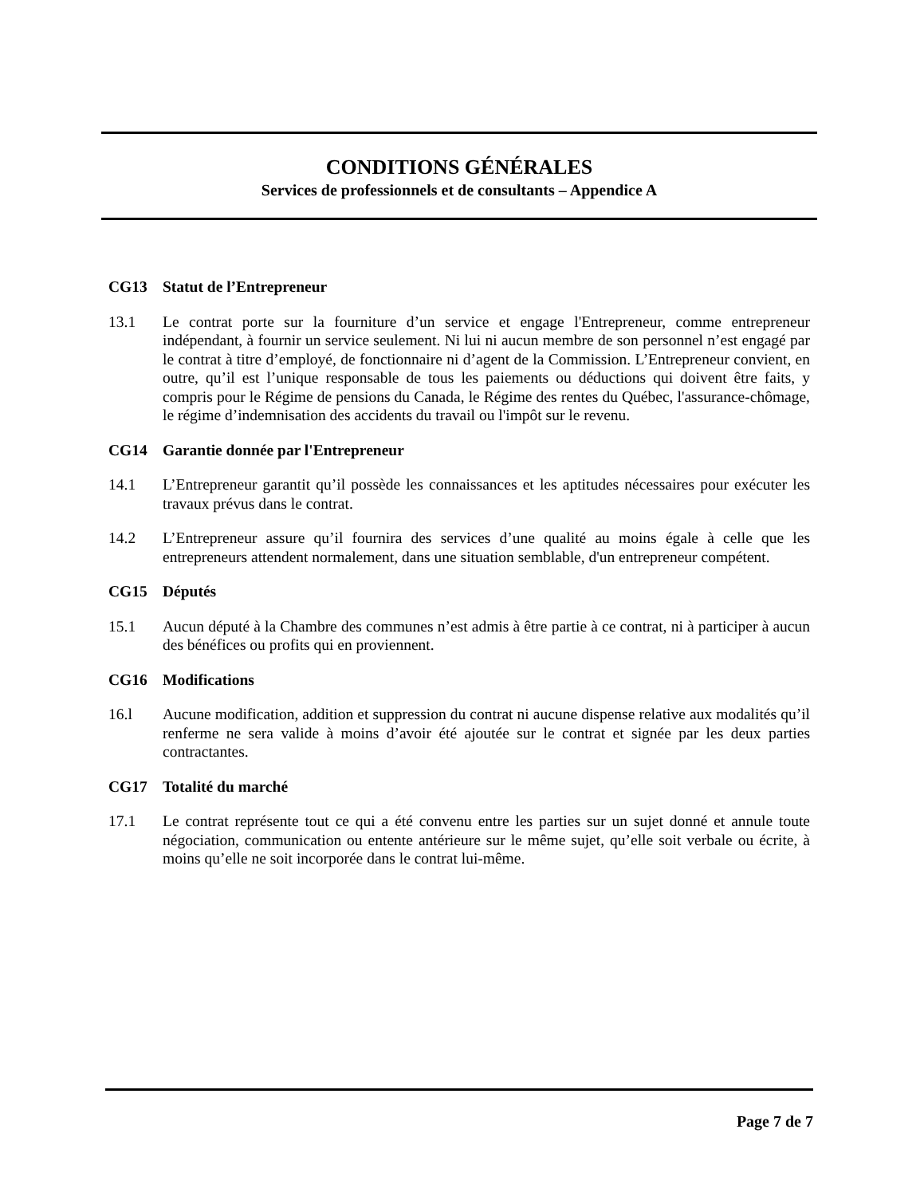CONDITIONS GÉNÉRALES
Services de professionnels et de consultants – Appendice A
CG13 Statut de l’Entrepreneur
13.1 Le contrat porte sur la fourniture d’un service et engage l'Entrepreneur, comme entrepreneur indépendant, à fournir un service seulement. Ni lui ni aucun membre de son personnel n’est engagé par le contrat à titre d’employé, de fonctionnaire ni d’agent de la Commission. L’Entrepreneur convient, en outre, qu’il est l’unique responsable de tous les paiements ou déductions qui doivent être faits, y compris pour le Régime de pensions du Canada, le Régime des rentes du Québec, l'assurance-chômage, le régime d’indemnisation des accidents du travail ou l'impôt sur le revenu.
CG14 Garantie donnée par l'Entrepreneur
14.1 L’Entrepreneur garantit qu’il possède les connaissances et les aptitudes nécessaires pour exécuter les travaux prévus dans le contrat.
14.2 L’Entrepreneur assure qu’il fournira des services d’une qualité au moins égale à celle que les entrepreneurs attendent normalement, dans une situation semblable, d'un entrepreneur compétent.
CG15 Députés
15.1 Aucun député à la Chambre des communes n’est admis à être partie à ce contrat, ni à participer à aucun des bénéfices ou profits qui en proviennent.
CG16 Modifications
16.l Aucune modification, addition et suppression du contrat ni aucune dispense relative aux modalités qu’il renferme ne sera valide à moins d’avoir été ajoutée sur le contrat et signée par les deux parties contractantes.
CG17 Totalité du marché
17.1 Le contrat représente tout ce qui a été convenu entre les parties sur un sujet donné et annule toute négociation, communication ou entente antérieure sur le même sujet, qu’elle soit verbale ou écrite, à moins qu’elle ne soit incorporée dans le contrat lui-même.
Page 7 de 7